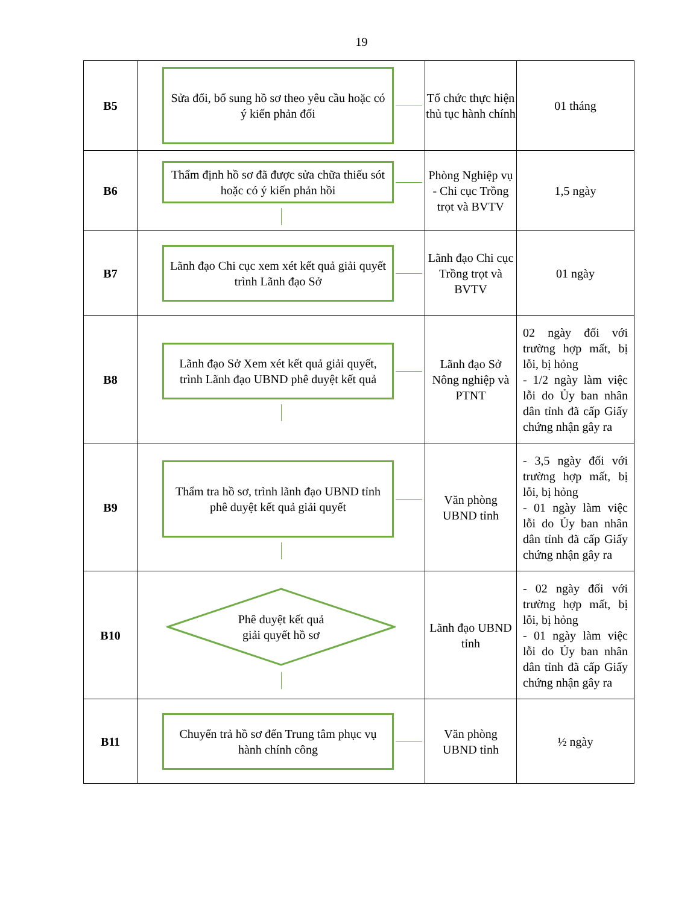19
| B5 | Sửa đổi, bổ sung hồ sơ theo yêu cầu hoặc có ý kiến phản đối | Tổ chức thực hiện thủ tục hành chính | 01 tháng |
| B6 | Thẩm định hồ sơ đã được sửa chữa thiếu sót hoặc có ý kiến phản hồi | Phòng Nghiệp vụ - Chi cục Trồng trọt và BVTV | 1,5 ngày |
| B7 | Lãnh đạo Chi cục xem xét kết quả giải quyết trình Lãnh đạo Sở | Lãnh đạo Chi cục Trồng trọt và BVTV | 01 ngày |
| B8 | Lãnh đạo Sở Xem xét kết quả giải quyết, trình Lãnh đạo UBND phê duyệt kết quả | Lãnh đạo Sở Nông nghiệp và PTNT | 02 ngày đối với trường hợp mất, bị lỗi, bị hỏng - 1/2 ngày làm việc lỗi do Ủy ban nhân dân tỉnh đã cấp Giấy chứng nhận gây ra |
| B9 | Thẩm tra hồ sơ, trình lãnh đạo UBND tỉnh phê duyệt kết quả giải quyết | Văn phòng UBND tỉnh | - 3,5 ngày đối với trường hợp mất, bị lỗi, bị hỏng - 01 ngày làm việc lỗi do Ủy ban nhân dân tỉnh đã cấp Giấy chứng nhận gây ra |
| B10 | Phê duyệt kết quả giải quyết hồ sơ | Lãnh đạo UBND tỉnh | - 02 ngày đối với trường hợp mất, bị lỗi, bị hỏng - 01 ngày làm việc lỗi do Ủy ban nhân dân tỉnh đã cấp Giấy chứng nhận gây ra |
| B11 | Chuyển trả hồ sơ đến Trung tâm phục vụ hành chính công | Văn phòng UBND tỉnh | ½ ngày |